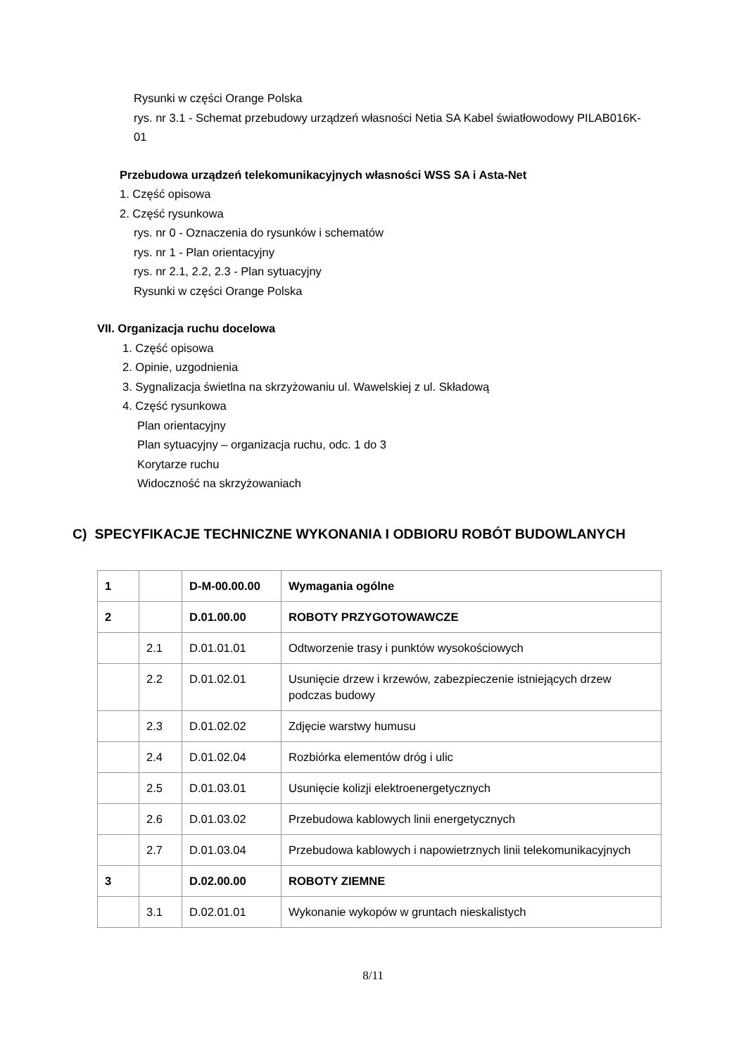Rysunki w części Orange Polska
rys. nr 3.1 - Schemat przebudowy urządzeń własności Netia SA Kabel światłowodowy PILAB016K-
01
Przebudowa urządzeń telekomunikacyjnych własności WSS SA i Asta-Net
1. Część opisowa
2. Część rysunkowa
rys. nr 0 - Oznaczenia do rysunków i schematów
rys. nr 1 - Plan orientacyjny
rys. nr 2.1, 2.2, 2.3 - Plan sytuacyjny
Rysunki w części Orange Polska
VII. Organizacja ruchu docelowa
1. Część opisowa
2. Opinie, uzgodnienia
3. Sygnalizacja świetlna na skrzyżowaniu ul. Wawelskiej z ul. Składową
4. Część rysunkowa
Plan orientacyjny
Plan sytuacyjny – organizacja ruchu, odc. 1 do 3
Korytarze ruchu
Widoczność na skrzyżowaniach
C) SPECYFIKACJE TECHNICZNE WYKONANIA I ODBIORU ROBÓT BUDOWLANYCH
| 1 | | D-M-00.00.00 | Wymagania ogólne |
| 2 | | D.01.00.00 | ROBOTY PRZYGOTOWAWCZE |
| | 2.1 | D.01.01.01 | Odtworzenie trasy i punktów wysokościowych |
| | 2.2 | D.01.02.01 | Usunięcie drzew i krzewów, zabezpieczenie istniejących drzew podczas budowy |
| | 2.3 | D.01.02.02 | Zdjęcie warstwy humusu |
| | 2.4 | D.01.02.04 | Rozbiórka elementów dróg i ulic |
| | 2.5 | D.01.03.01 | Usunięcie kolizji elektroenergetycznych |
| | 2.6 | D.01.03.02 | Przebudowa kablowych linii energetycznych |
| | 2.7 | D.01.03.04 | Przebudowa kablowych i napowietrznych linii telekomunikacyjnych |
| 3 | | D.02.00.00 | ROBOTY ZIEMNE |
| | 3.1 | D.02.01.01 | Wykonanie wykopów w gruntach nieskalistych |
8/11